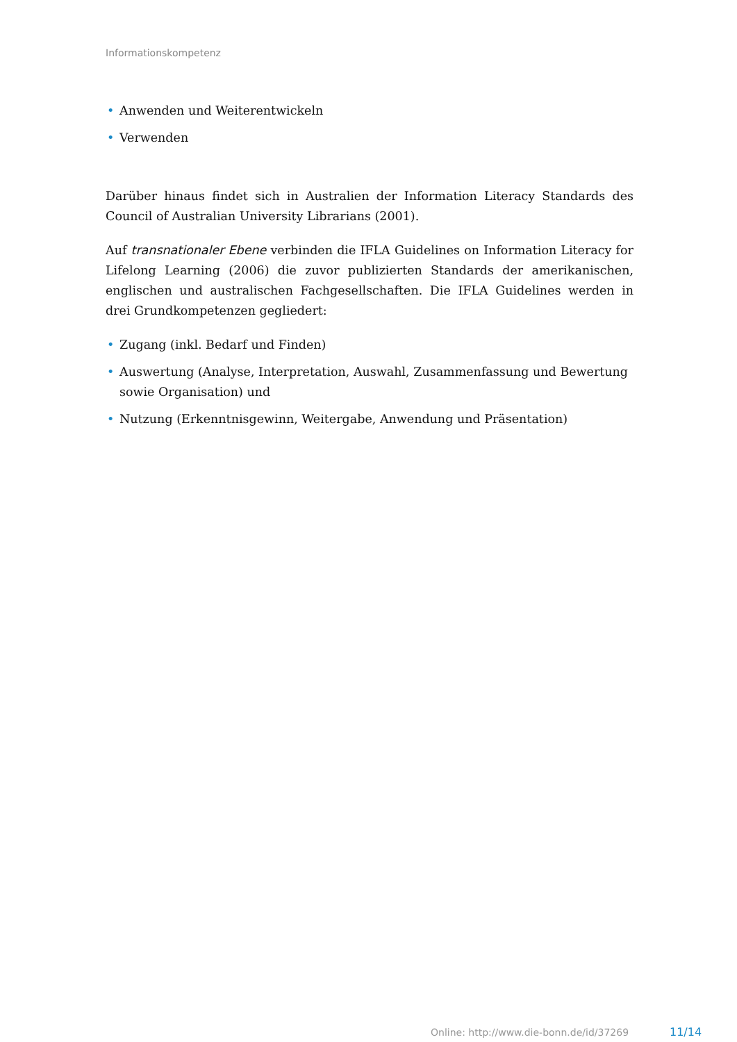Informationskompetenz
• Anwenden und Weiterentwickeln
• Verwenden
Darüber hinaus findet sich in Australien der Information Literacy Standards des Council of Australian University Librarians (2001).
Auf transnationaler Ebene verbinden die IFLA Guidelines on Information Literacy for Lifelong Learning (2006) die zuvor publizierten Standards der amerikanischen, englischen und australischen Fachgesellschaften. Die IFLA Guidelines werden in drei Grundkompetenzen gegliedert:
• Zugang (inkl. Bedarf und Finden)
• Auswertung (Analyse, Interpretation, Auswahl, Zusammenfassung und Bewertung sowie Organisation) und
• Nutzung (Erkenntnisgewinn, Weitergabe, Anwendung und Präsentation)
Online: http://www.die-bonn.de/id/37269
11/14